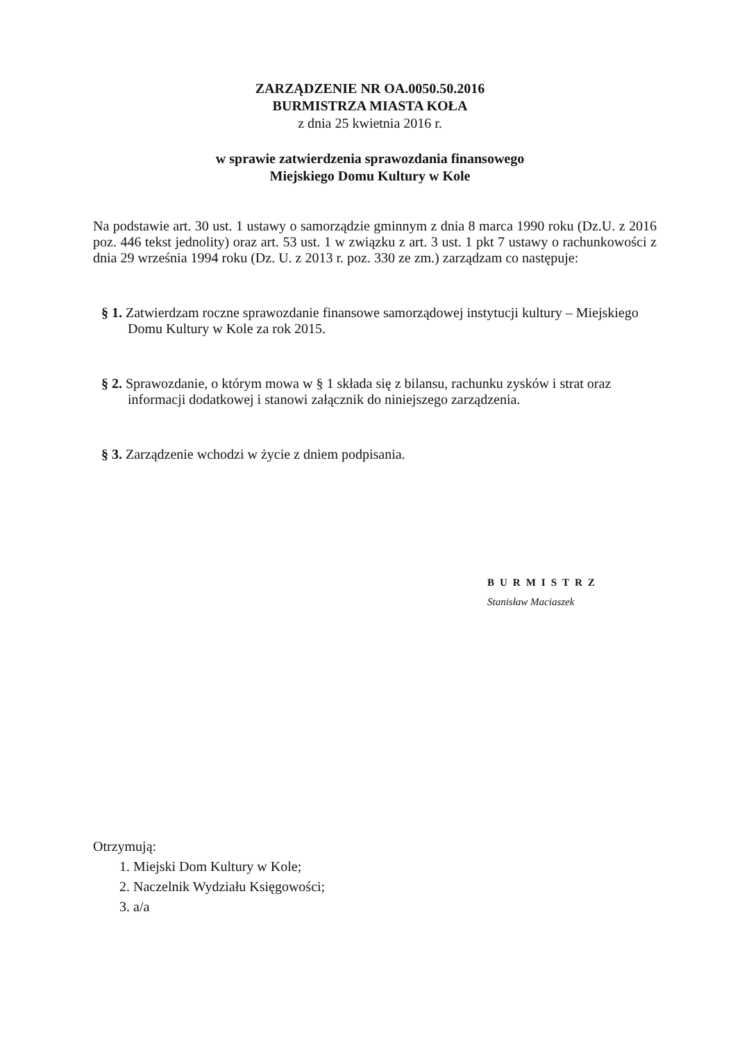ZARZĄDZENIE NR OA.0050.50.2016
BURMISTRZA MIASTA KOŁA
z dnia 25 kwietnia 2016 r.
w sprawie zatwierdzenia sprawozdania finansowego
Miejskiego Domu Kultury w Kole
Na podstawie art. 30 ust. 1 ustawy o samorządzie gminnym z dnia 8 marca 1990 roku (Dz.U. z 2016 poz. 446 tekst jednolity) oraz art. 53 ust. 1 w związku z art. 3 ust. 1 pkt 7 ustawy o rachunkowości z dnia 29 września 1994 roku (Dz. U. z 2013 r. poz. 330 ze zm.) zarządzam co następuje:
§ 1. Zatwierdzam roczne sprawozdanie finansowe samorządowej instytucji kultury – Miejskiego Domu Kultury w Kole za rok 2015.
§ 2. Sprawozdanie, o którym mowa w § 1 składa się z bilansu, rachunku zysków i strat oraz informacji dodatkowej i stanowi załącznik do niniejszego zarządzenia.
§ 3. Zarządzenie wchodzi w życie z dniem podpisania.
BURMISTRZ
Stanisław Maciaszek
Otrzymują:
1. Miejski Dom Kultury w Kole;
2. Naczelnik Wydziału Księgowości;
3. a/a